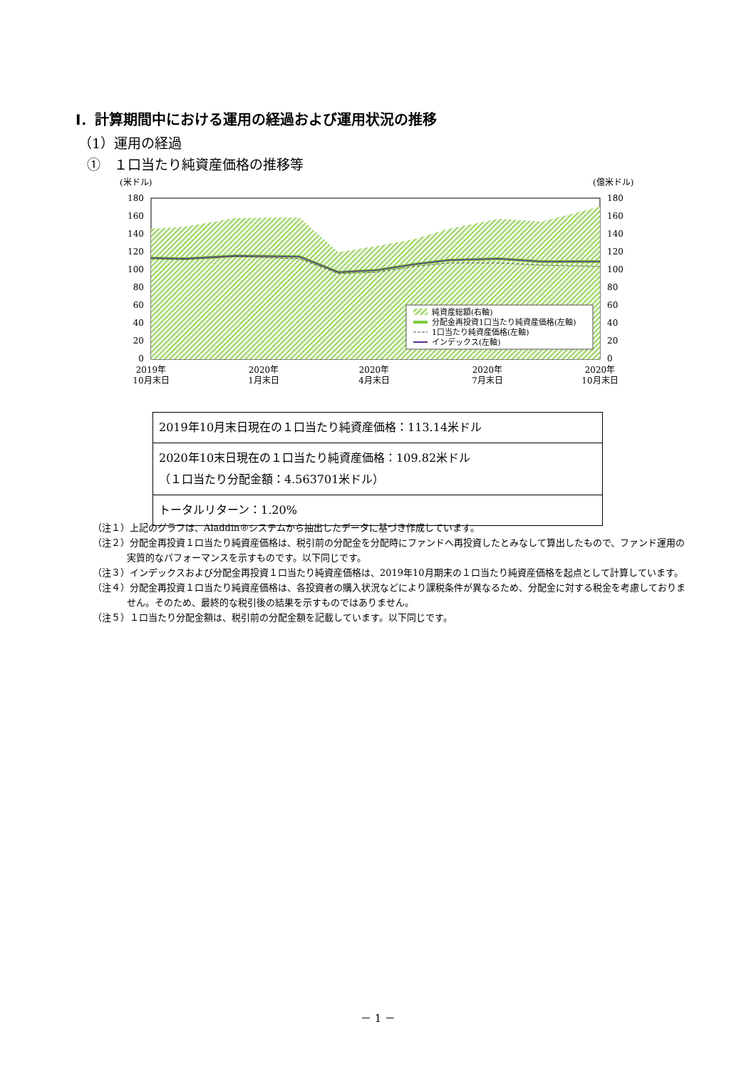Ⅰ．計算期間中における運用の経過および運用状況の推移
（1）運用の経過
①　１口当たり純資産価格の推移等
(米ドル)
(億米ドル)
180
160
140
120
100
80
60
40
20
0
180
160
140
120
100
80
60
40
20
0
純資産総額(右軸)
分配金再投資1口当たり純資産価格(左軸)
1口当たり純資産価格(左軸)
インデックス(左軸)
2019年
10月末日
2020年
1月末日
2020年
4月末日
2020年
7月末日
2020年
10月末日
| 2019年10月末日現在の１口当たり純資産価格：113.14米ドル |
| 2020年10末日現在の１口当たり純資産価格：109.82米ドル （１口当たり分配金額：4.563701米ドル） |
| トータルリターン：1.20% |
（注１）上記のグラフは、Aladdin®システムから抽出したデータに基づき作成しています。
（注２）分配金再投資１口当たり純資産価格は、税引前の分配金を分配時にファンドへ再投資したとみなして算出したもので、ファンド運用の実質的なパフォーマンスを示すものです。以下同じです。
（注３）インデックスおよび分配金再投資１口当たり純資産価格は、2019年10月期末の１口当たり純資産価格を起点として計算しています。
（注４）分配金再投資１口当たり純資産価格は、各投資者の購入状況などにより課税条件が異なるため、分配金に対する税金を考慮しておりません。そのため、最終的な税引後の結果を示すものではありません。
（注５）１口当たり分配金額は、税引前の分配金額を記載しています。以下同じです。
－ 1 －